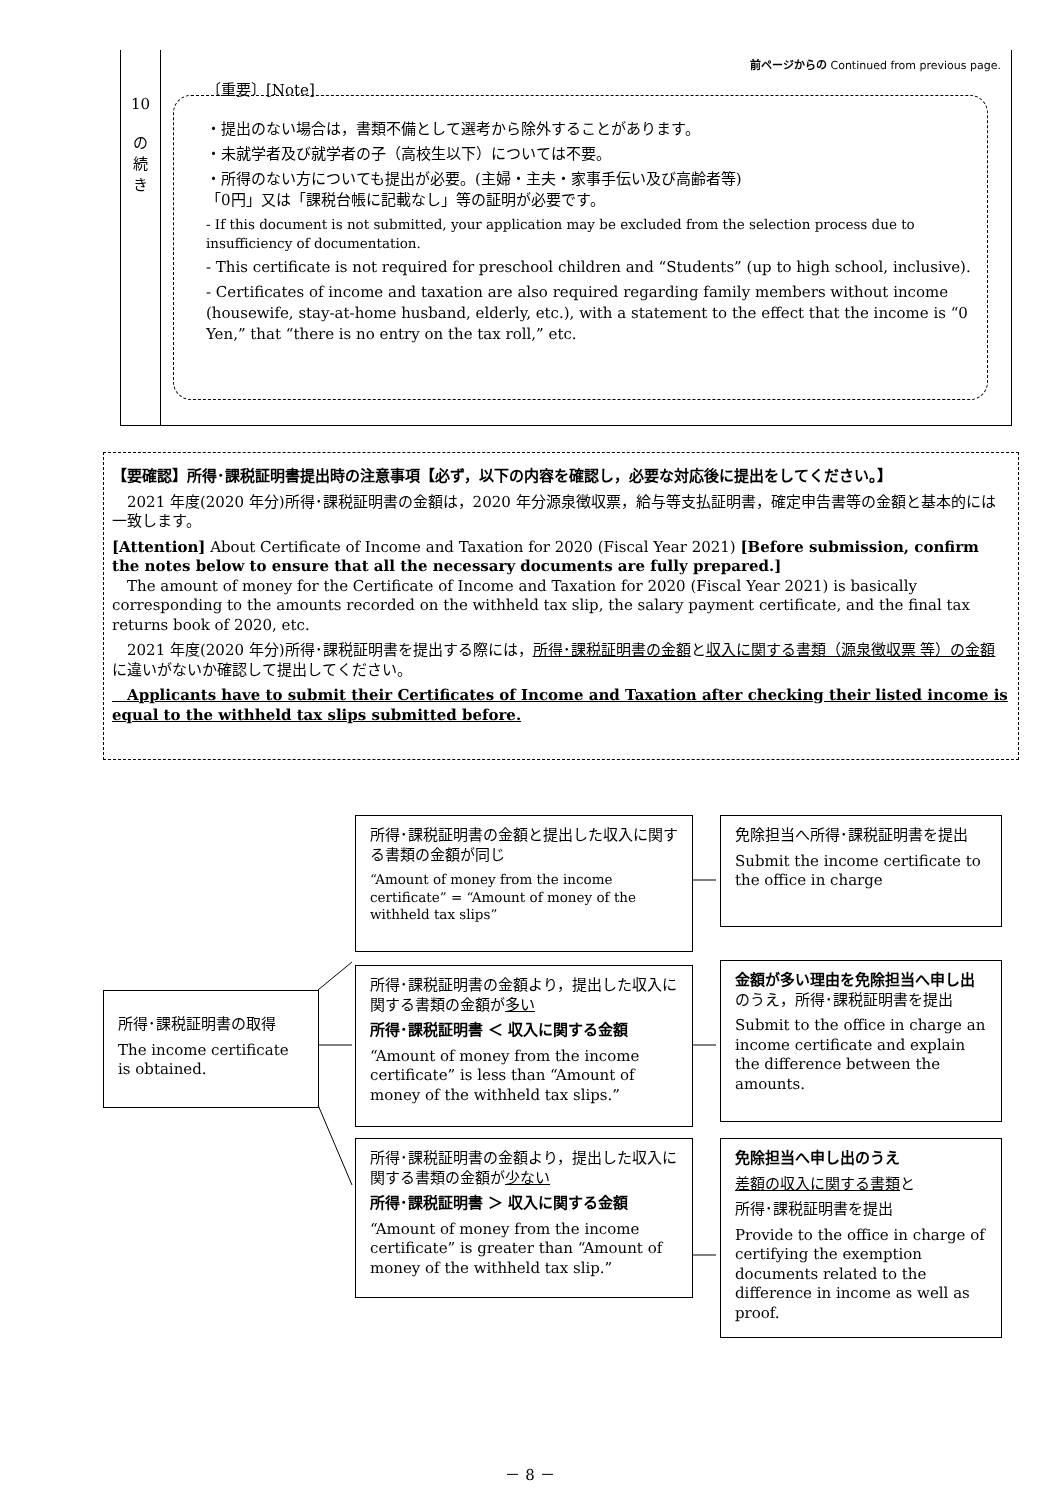前ページからの Continued from previous page.
10
の
続
き
〔重要〕[Note]
・提出のない場合は，書類不備として選考から除外することがあります。
・未就学者及び就学者の子（高校生以下）については不要。
・所得のない方についても提出が必要。(主婦・主夫・家事手伝い及び高齢者等)
「0円」又は「課税台帳に記載なし」等の証明が必要です。
- If this document is not submitted, your application may be excluded from the selection process due to insufficiency of documentation.
- This certificate is not required for preschool children and “Students” (up to high school, inclusive).
- Certificates of income and taxation are also required regarding family members without income (housewife, stay-at-home husband, elderly, etc.), with a statement to the effect that the income is “0 Yen,” that “there is no entry on the tax roll,” etc.
【要確認】所得･課税証明書提出時の注意事項【必ず，以下の内容を確認し，必要な対応後に提出をしてください。】
　2021 年度(2020 年分)所得･課税証明書の金額は，2020 年分源泉徴収票，給与等支払証明書，確定申告書等の金額と基本的には一致します。
[Attention] About Certificate of Income and Taxation for 2020 (Fiscal Year 2021) [Before submission, confirm the notes below to ensure that all the necessary documents are fully prepared.]
　The amount of money for the Certificate of Income and Taxation for 2020 (Fiscal Year 2021) is basically corresponding to the amounts recorded on the withheld tax slip, the salary payment certificate, and the final tax returns book of 2020, etc.
　2021 年度(2020 年分)所得･課税証明書を提出する際には，所得･課税証明書の金額と収入に関する書類（源泉徴収票 等）の金額に違いがないか確認して提出してください。
　Applicants have to submit their Certificates of Income and Taxation after checking their listed income is equal to the withheld tax slips submitted before.
所得･課税証明書の取得
The income certificate is obtained.
所得･課税証明書の金額と提出した収入に関する書類の金額が同じ
“Amount of money from the income certificate” = “Amount of money of the withheld tax slips”
所得･課税証明書の金額より，提出した収入に関する書類の金額が多い
所得･課税証明書 ＜ 収入に関する金額
“Amount of money from the income certificate” is less than “Amount of money of the withheld tax slips.”
所得･課税証明書の金額より，提出した収入に関する書類の金額が少ない
所得･課税証明書 ＞ 収入に関する金額
“Amount of money from the income certificate” is greater than “Amount of money of the withheld tax slip.”
免除担当へ所得･課税証明書を提出
Submit the income certificate to the office in charge
金額が多い理由を免除担当へ申し出のうえ，所得･課税証明書を提出
Submit to the office in charge an income certificate and explain the difference between the amounts.
免除担当へ申し出のうえ
差額の収入に関する書類と
所得･課税証明書を提出
Provide to the office in charge of certifying the exemption documents related to the difference in income as well as proof.
－ 8 －